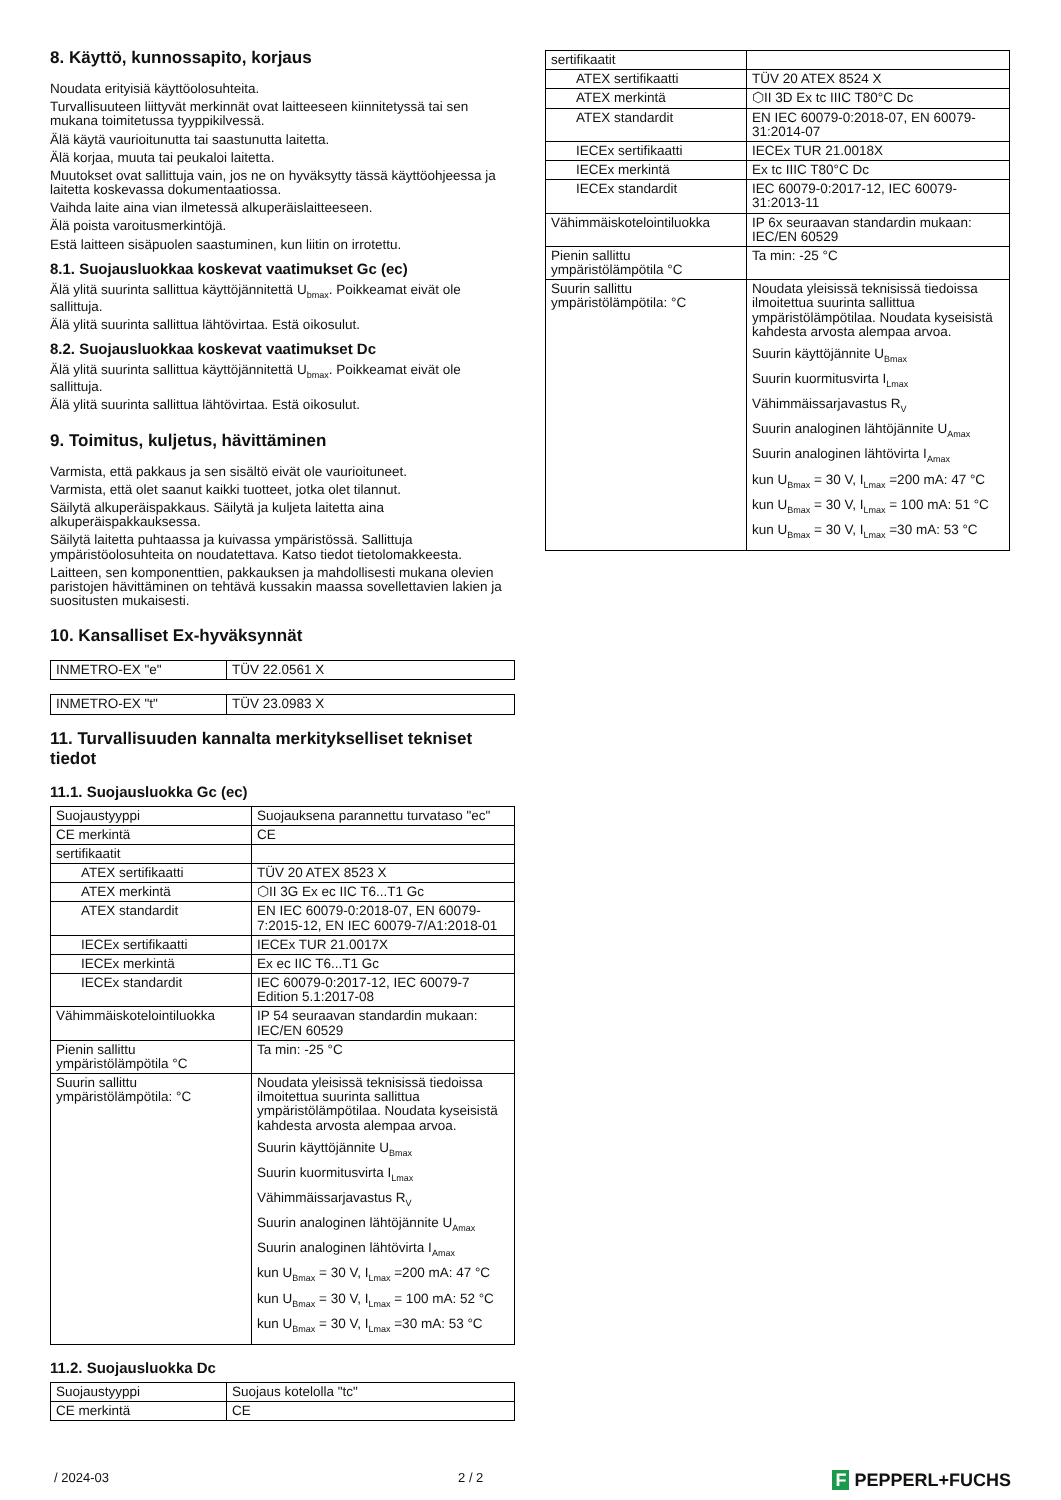8. Käyttö, kunnossapito, korjaus
Noudata erityisiä käyttöolosuhteita.
Turvallisuuteen liittyvät merkinnät ovat laitteeseen kiinnitetyssä tai sen mukana toimitetussa tyyppikilvessä.
Älä käytä vaurioitunutta tai saastunutta laitetta.
Älä korjaa, muuta tai peukaloi laitetta.
Muutokset ovat sallittuja vain, jos ne on hyväksytty tässä käyttöohjeessa ja laitetta koskevassa dokumentaatiossa.
Vaihda laite aina vian ilmetessä alkuperäislaitteeseen.
Älä poista varoitusmerkintöjä.
Estä laitteen sisäpuolen saastuminen, kun liitin on irrotettu.
8.1. Suojausluokkaa koskevat vaatimukset Gc (ec)
Älä ylitä suurinta sallittua käyttöjännitettä U<sub>bmax</sub>. Poikkeamat eivät ole sallittuja.
Älä ylitä suurinta sallittua lähtövirtaa. Estä oikosulut.
8.2. Suojausluokkaa koskevat vaatimukset Dc
Älä ylitä suurinta sallittua käyttöjännitettä U<sub>bmax</sub>. Poikkeamat eivät ole sallittuja.
Älä ylitä suurinta sallittua lähtövirtaa. Estä oikosulut.
9. Toimitus, kuljetus, hävittäminen
Varmista, että pakkaus ja sen sisältö eivät ole vaurioituneet.
Varmista, että olet saanut kaikki tuotteet, jotka olet tilannut.
Säilytä alkuperäispakkaus. Säilytä ja kuljeta laitetta aina alkuperäispakkauksessa.
Säilytä laitetta puhtaassa ja kuivassa ympäristössä. Sallittuja ympäristöolosuhteita on noudatettava. Katso tiedot tietolomakkeesta.
Laitteen, sen komponenttien, pakkauksen ja mahdollisesti mukana olevien paristojen hävittäminen on tehtävä kussakin maassa sovellettavien lakien ja suositusten mukaisesti.
10. Kansalliset Ex-hyväksynnät
| INMETRO-EX "e" | TÜV 22.0561 X |
| INMETRO-EX "t" | TÜV 23.0983 X |
11. Turvallisuuden kannalta merkitykselliset tekniset tiedot
11.1. Suojausluokka Gc (ec)
| Suojaustyyppi | Suojauksena parannettu turvataso "ec" |
| CE merkintä | CE |
| sertifikaatit | |
| ATEX sertifikaatti | TÜV 20 ATEX 8523 X |
| ATEX merkintä | ⬡II 3G Ex ec IIC T6...T1 Gc |
| ATEX standardit | EN IEC 60079-0:2018-07, EN 60079-7:2015-12, EN IEC 60079-7/A1:2018-01 |
| IECEx sertifikaatti | IECEx TUR 21.0017X |
| IECEx merkintä | Ex ec IIC T6...T1 Gc |
| IECEx standardit | IEC 60079-0:2017-12, IEC 60079-7 Edition 5.1:2017-08 |
| Vähimmäiskotelointiluokka | IP 54 seuraavan standardin mukaan: IEC/EN 60529 |
| Pienin sallittu ympäristölämpötila °C | Ta min: -25 °C |
| Suurin sallittu ympäristölämpötila: °C | Noudata yleisissä teknisissä tiedoissa ilmoitettua suurinta sallittua ympäristölämpötilaa. Noudata kyseisistä kahdesta arvosta alempaa arvoa. Suurin käyttöjännite U<sub>Bmax</sub> Suurin kuormitusvirta I<sub>Lmax</sub> Vähimmäissarjavastus R<sub>V</sub> Suurin analoginen lähtöjännite U<sub>Amax</sub> Suurin analoginen lähtövirta I<sub>Amax</sub> kun U<sub>Bmax</sub> = 30 V, I<sub>Lmax</sub> =200 mA: 47 °C kun U<sub>Bmax</sub> = 30 V, I<sub>Lmax</sub> = 100 mA: 52 °C kun U<sub>Bmax</sub> = 30 V, I<sub>Lmax</sub> =30 mA: 53 °C |
11.2. Suojausluokka Dc
| Suojaustyyppi | Suojaus kotelolla "tc" |
| CE merkintä | CE |
| sertifikaatit | |
| ATEX sertifikaatti | TÜV 20 ATEX 8524 X |
| ATEX merkintä | ⬡II 3D Ex tc IIIC T80°C Dc |
| ATEX standardit | EN IEC 60079-0:2018-07, EN 60079-31:2014-07 |
| IECEx sertifikaatti | IECEx TUR 21.0018X |
| IECEx merkintä | Ex tc IIIC T80°C Dc |
| IECEx standardit | IEC 60079-0:2017-12, IEC 60079-31:2013-11 |
| Vähimmäiskotelointiluokka | IP 6x seuraavan standardin mukaan: IEC/EN 60529 |
| Pienin sallittu ympäristölämpötila °C | Ta min: -25 °C |
| Suurin sallittu ympäristölämpötila: °C | Noudata yleisissä teknisissä tiedoissa ilmoitettua suurinta sallittua ympäristölämpötilaa. Noudata kyseisistä kahdesta arvosta alempaa arvoa. Suurin käyttöjännite U<sub>Bmax</sub> Suurin kuormitusvirta I<sub>Lmax</sub> Vähimmäissarjavastus R<sub>V</sub> Suurin analoginen lähtöjännite U<sub>Amax</sub> Suurin analoginen lähtövirta I<sub>Amax</sub> kun U<sub>Bmax</sub> = 30 V, I<sub>Lmax</sub> =200 mA: 47 °C kun U<sub>Bmax</sub> = 30 V, I<sub>Lmax</sub> = 100 mA: 51 °C kun U<sub>Bmax</sub> = 30 V, I<sub>Lmax</sub> =30 mA: 53 °C |
/ 2024-03 2 / 2 F PEPPERL+FUCHS